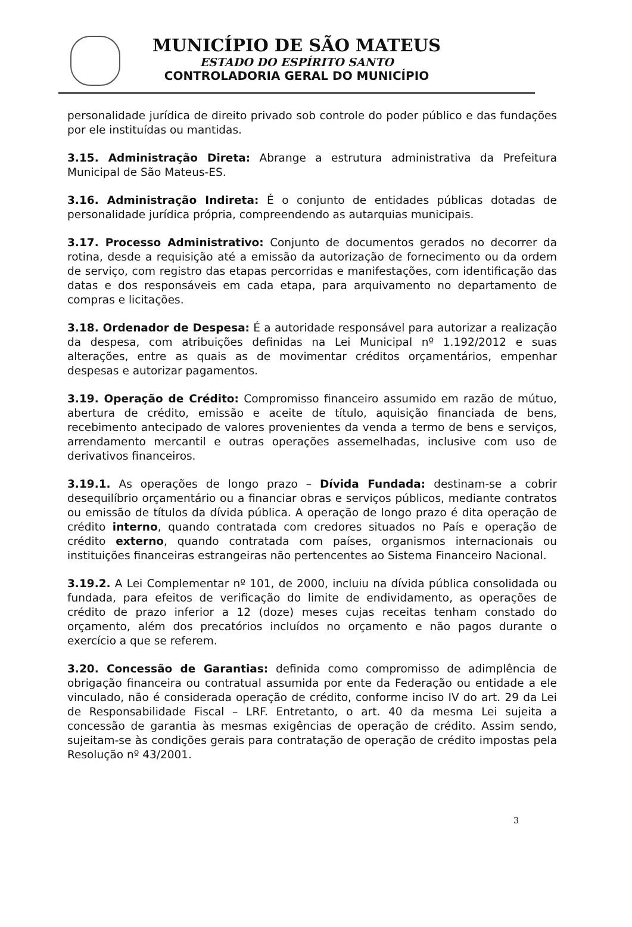MUNICÍPIO DE SÃO MATEUS
ESTADO DO ESPÍRITO SANTO
CONTROLADORIA GERAL DO MUNICÍPIO
personalidade jurídica de direito privado sob controle do poder público e das fundações por ele instituídas ou mantidas.
3.15. Administração Direta: Abrange a estrutura administrativa da Prefeitura Municipal de São Mateus-ES.
3.16. Administração Indireta: É o conjunto de entidades públicas dotadas de personalidade jurídica própria, compreendendo as autarquias municipais.
3.17. Processo Administrativo: Conjunto de documentos gerados no decorrer da rotina, desde a requisição até a emissão da autorização de fornecimento ou da ordem de serviço, com registro das etapas percorridas e manifestações, com identificação das datas e dos responsáveis em cada etapa, para arquivamento no departamento de compras e licitações.
3.18. Ordenador de Despesa: É a autoridade responsável para autorizar a realização da despesa, com atribuições definidas na Lei Municipal nº 1.192/2012 e suas alterações, entre as quais as de movimentar créditos orçamentários, empenhar despesas e autorizar pagamentos.
3.19. Operação de Crédito: Compromisso financeiro assumido em razão de mútuo, abertura de crédito, emissão e aceite de título, aquisição financiada de bens, recebimento antecipado de valores provenientes da venda a termo de bens e serviços, arrendamento mercantil e outras operações assemelhadas, inclusive com uso de derivativos financeiros.
3.19.1. As operações de longo prazo – Dívida Fundada: destinam-se a cobrir desequilíbrio orçamentário ou a financiar obras e serviços públicos, mediante contratos ou emissão de títulos da dívida pública. A operação de longo prazo é dita operação de crédito interno, quando contratada com credores situados no País e operação de crédito externo, quando contratada com países, organismos internacionais ou instituições financeiras estrangeiras não pertencentes ao Sistema Financeiro Nacional.
3.19.2. A Lei Complementar nº 101, de 2000, incluiu na dívida pública consolidada ou fundada, para efeitos de verificação do limite de endividamento, as operações de crédito de prazo inferior a 12 (doze) meses cujas receitas tenham constado do orçamento, além dos precatórios incluídos no orçamento e não pagos durante o exercício a que se referem.
3.20. Concessão de Garantias: definida como compromisso de adimplência de obrigação financeira ou contratual assumida por ente da Federação ou entidade a ele vinculado, não é considerada operação de crédito, conforme inciso IV do art. 29 da Lei de Responsabilidade Fiscal – LRF. Entretanto, o art. 40 da mesma Lei sujeita a concessão de garantia às mesmas exigências de operação de crédito. Assim sendo, sujeitam-se às condições gerais para contratação de operação de crédito impostas pela Resolução nº 43/2001.
3